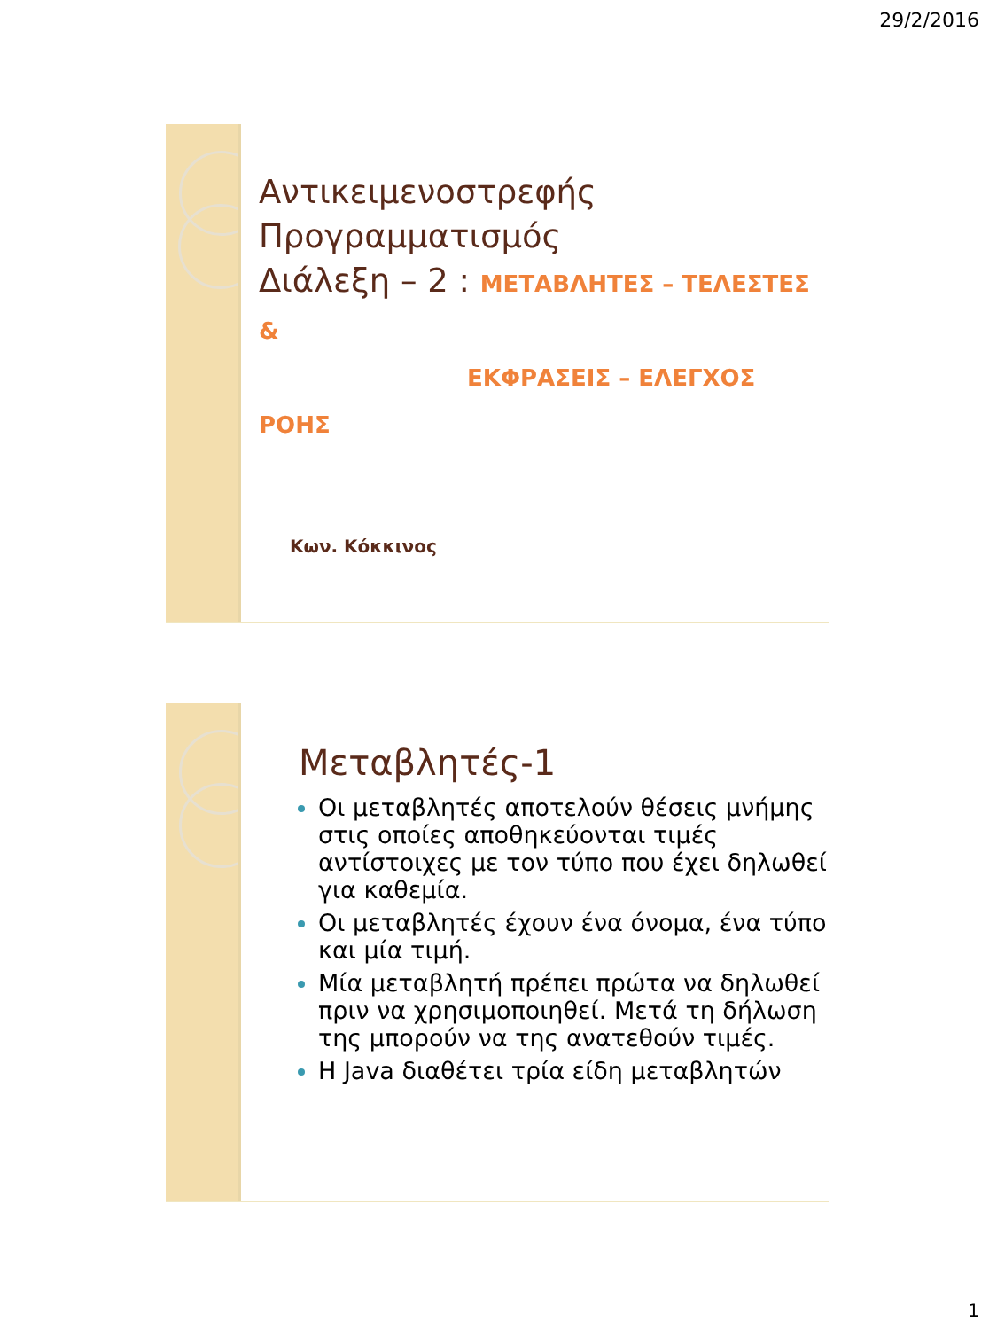29/2/2016
Αντικειμενοστρεφής
Προγραμματισμός
Διάλεξη – 2 : ΜΕΤΑΒΛΗΤΕΣ – ΤΕΛΕΣΤΕΣ &
ΕΚΦΡΑΣΕΙΣ – ΕΛΕΓΧΟΣ ΡΟΗΣ
Κων. Κόκκινος
Μεταβλητές-1
Οι μεταβλητές αποτελούν θέσεις μνήμης στις οποίες αποθηκεύονται τιμές αντίστοιχες με τον τύπο που έχει δηλωθεί για καθεμία.
Οι μεταβλητές έχουν ένα όνομα, ένα τύπο και μία τιμή.
Μία μεταβλητή πρέπει πρώτα να δηλωθεί πριν να χρησιμοποιηθεί. Μετά τη δήλωση της μπορούν να της ανατεθούν τιμές.
Η Java διαθέτει τρία είδη μεταβλητών
1